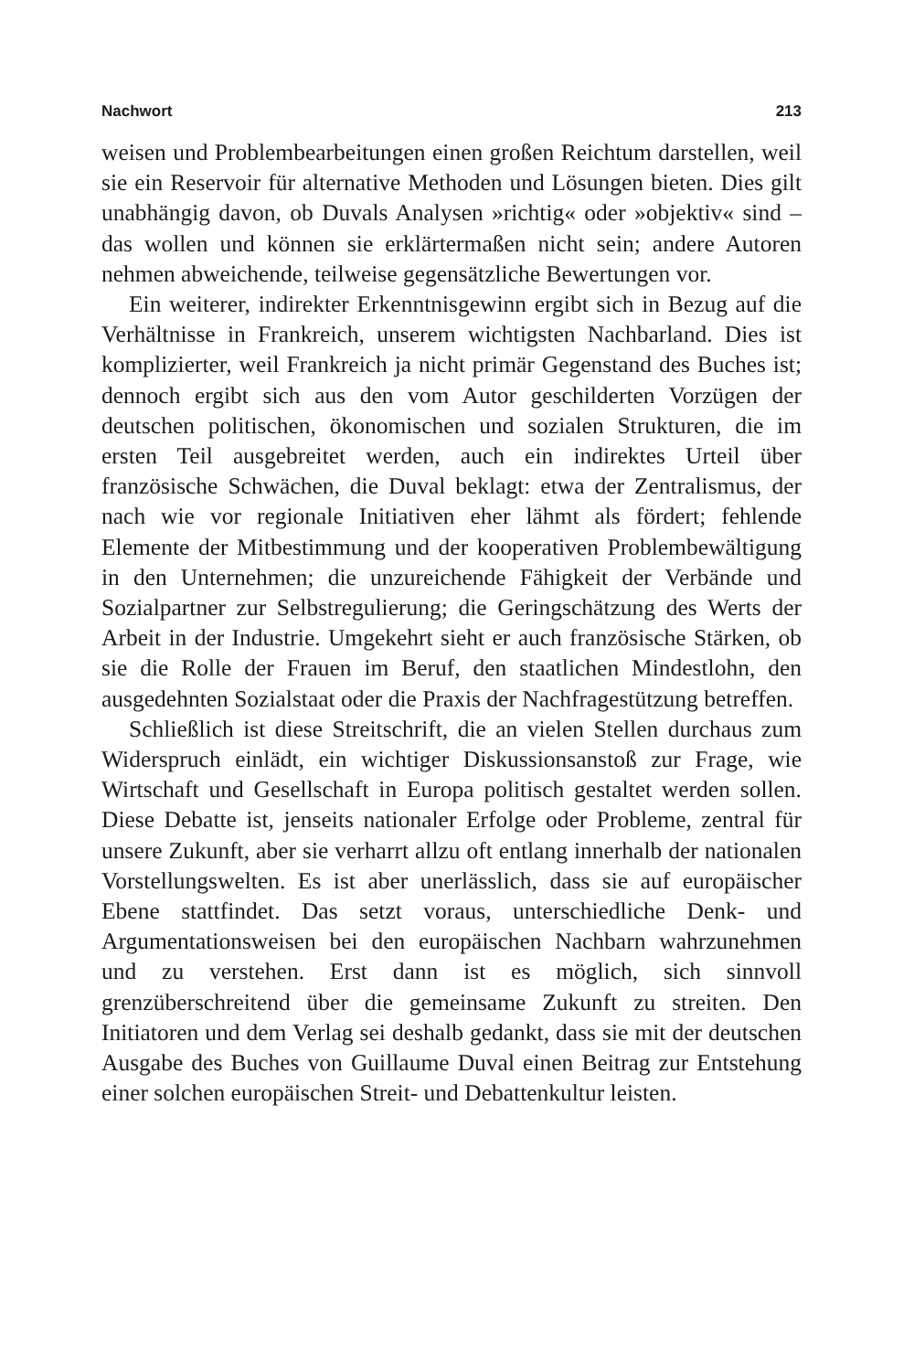Nachwort 213
weisen und Problembearbeitungen einen großen Reichtum darstellen, weil sie ein Reservoir für alternative Methoden und Lösungen bieten. Dies gilt unabhängig davon, ob Duvals Analysen »richtig« oder »objektiv« sind – das wollen und können sie erklärtermaßen nicht sein; andere Autoren nehmen abweichende, teilweise gegensätzliche Bewertungen vor.
Ein weiterer, indirekter Erkenntnisgewinn ergibt sich in Bezug auf die Verhältnisse in Frankreich, unserem wichtigsten Nachbarland. Dies ist komplizierter, weil Frankreich ja nicht primär Gegenstand des Buches ist; dennoch ergibt sich aus den vom Autor geschilderten Vorzügen der deutschen politischen, ökonomischen und sozialen Strukturen, die im ersten Teil ausgebreitet werden, auch ein indirektes Urteil über französische Schwächen, die Duval beklagt: etwa der Zentralismus, der nach wie vor regionale Initiativen eher lähmt als fördert; fehlende Elemente der Mitbestimmung und der kooperativen Problembewältigung in den Unternehmen; die unzureichende Fähigkeit der Verbände und Sozialpartner zur Selbstregulierung; die Geringschätzung des Werts der Arbeit in der Industrie. Umgekehrt sieht er auch französische Stärken, ob sie die Rolle der Frauen im Beruf, den staatlichen Mindestlohn, den ausgedehnten Sozialstaat oder die Praxis der Nachfragestützung betreffen.
Schließlich ist diese Streitschrift, die an vielen Stellen durchaus zum Widerspruch einlädt, ein wichtiger Diskussionsanstoß zur Frage, wie Wirtschaft und Gesellschaft in Europa politisch gestaltet werden sollen. Diese Debatte ist, jenseits nationaler Erfolge oder Probleme, zentral für unsere Zukunft, aber sie verharrt allzu oft entlang innerhalb der nationalen Vorstellungswelten. Es ist aber unerlässlich, dass sie auf europäischer Ebene stattfindet. Das setzt voraus, unterschiedliche Denk- und Argumentationsweisen bei den europäischen Nachbarn wahrzunehmen und zu verstehen. Erst dann ist es möglich, sich sinnvoll grenzüberschreitend über die gemeinsame Zukunft zu streiten. Den Initiatoren und dem Verlag sei deshalb gedankt, dass sie mit der deutschen Ausgabe des Buches von Guillaume Duval einen Beitrag zur Entstehung einer solchen europäischen Streit- und Debattenkultur leisten.